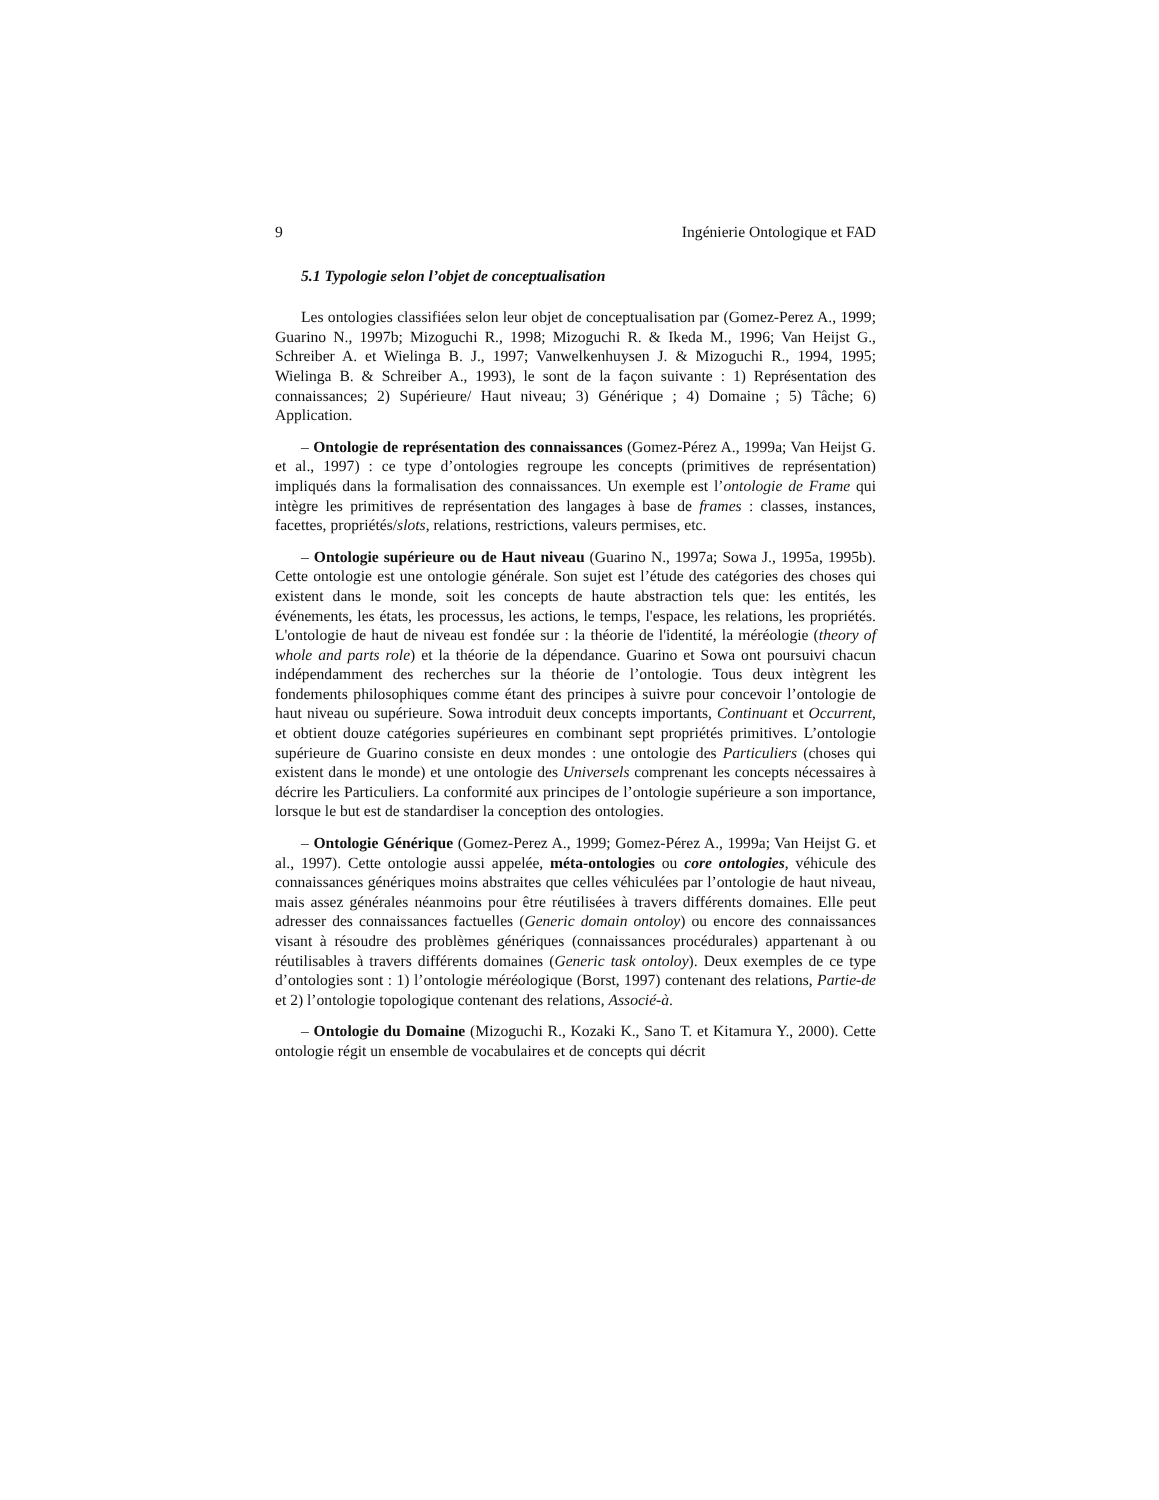9 Ingénierie Ontologique et FAD
5.1 Typologie selon l’objet de conceptualisation
Les ontologies classifiées selon leur objet de conceptualisation par (Gomez-Perez A., 1999; Guarino N., 1997b; Mizoguchi R., 1998; Mizoguchi R. & Ikeda M., 1996; Van Heijst G., Schreiber A. et Wielinga B. J., 1997; Vanwelkenhuysen J. & Mizoguchi R., 1994, 1995; Wielinga B. & Schreiber A., 1993), le sont de la façon suivante : 1) Représentation des connaissances; 2) Supérieure/ Haut niveau; 3) Générique ; 4) Domaine ; 5) Tâche; 6) Application.
– Ontologie de représentation des connaissances (Gomez-Pérez A., 1999a; Van Heijst G. et al., 1997) : ce type d’ontologies regroupe les concepts (primitives de représentation) impliqués dans la formalisation des connaissances. Un exemple est l’ontologie de Frame qui intègre les primitives de représentation des langages à base de frames : classes, instances, facettes, propriétés/slots, relations, restrictions, valeurs permises, etc.
– Ontologie supérieure ou de Haut niveau (Guarino N., 1997a; Sowa J., 1995a, 1995b). Cette ontologie est une ontologie générale. Son sujet est l’étude des catégories des choses qui existent dans le monde, soit les concepts de haute abstraction tels que: les entités, les événements, les états, les processus, les actions, le temps, l'espace, les relations, les propriétés. L'ontologie de haut de niveau est fondée sur : la théorie de l'identité, la méréologie (theory of whole and parts role) et la théorie de la dépendance. Guarino et Sowa ont poursuivi chacun indépendamment des recherches sur la théorie de l’ontologie. Tous deux intègrent les fondements philosophiques comme étant des principes à suivre pour concevoir l’ontologie de haut niveau ou supérieure. Sowa introduit deux concepts importants, Continuant et Occurrent, et obtient douze catégories supérieures en combinant sept propriétés primitives. L’ontologie supérieure de Guarino consiste en deux mondes : une ontologie des Particuliers (choses qui existent dans le monde) et une ontologie des Universels comprenant les concepts nécessaires à décrire les Particuliers. La conformité aux principes de l’ontologie supérieure a son importance, lorsque le but est de standardiser la conception des ontologies.
– Ontologie Générique (Gomez-Perez A., 1999; Gomez-Pérez A., 1999a; Van Heijst G. et al., 1997). Cette ontologie aussi appelée, méta-ontologies ou core ontologies, véhicule des connaissances génériques moins abstraites que celles véhiculées par l’ontologie de haut niveau, mais assez générales néanmoins pour être réutilisées à travers différents domaines. Elle peut adresser des connaissances factuelles (Generic domain ontoloy) ou encore des connaissances visant à résoudre des problèmes génériques (connaissances procédurales) appartenant à ou réutilisables à travers différents domaines (Generic task ontoloy). Deux exemples de ce type d’ontologies sont : 1) l’ontologie méréologique (Borst, 1997) contenant des relations, Partie-de et 2) l’ontologie topologique contenant des relations, Associé-à.
– Ontologie du Domaine (Mizoguchi R., Kozaki K., Sano T. et Kitamura Y., 2000). Cette ontologie régit un ensemble de vocabulaires et de concepts qui décrit